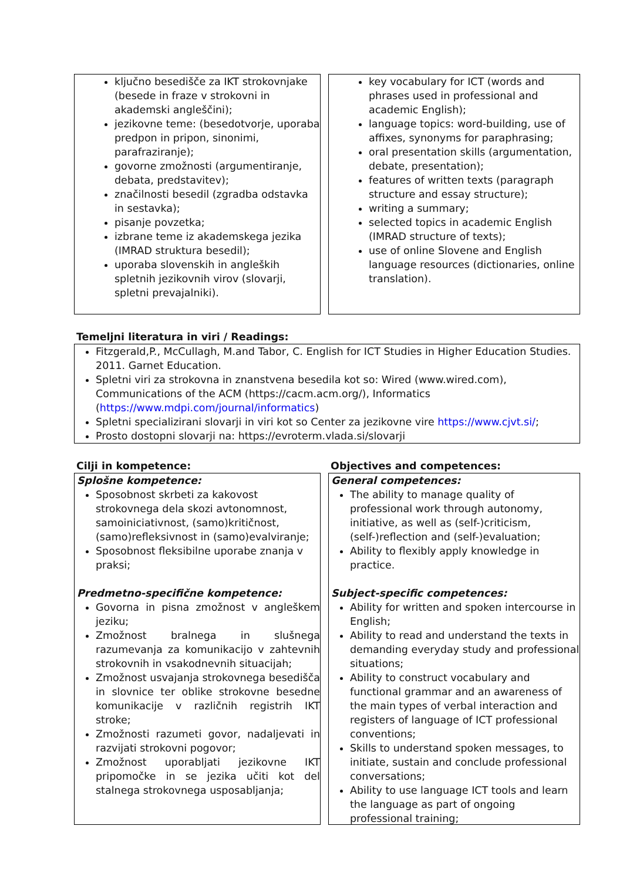ključno besedišče za IKT strokovnjake (besede in fraze v strokovni in akademski angleščini);
jezikovne teme: (besedotvorje, uporaba predpon in pripon, sinonimi, parafraziranje);
govorne zmožnosti (argumentiranje, debata, predstavitev);
značilnosti besedil (zgradba odstavka in sestavka);
pisanje povzetka;
izbrane teme iz akademskega jezika (IMRAD struktura besedil);
uporaba slovenskih in angleških spletnih jezikovnih virov (slovarji, spletni prevajalniki).
key vocabulary for ICT (words and phrases used in professional and academic English);
language topics: word-building, use of affixes, synonyms for paraphrasing;
oral presentation skills (argumentation, debate, presentation);
features of written texts (paragraph structure and essay structure);
writing a summary;
selected topics in academic English (IMRAD structure of texts);
use of online Slovene and English language resources (dictionaries, online translation).
Temeljni literatura in viri / Readings:
Fitzgerald,P., McCullagh, M.and Tabor, C. English for ICT Studies in Higher Education Studies. 2011. Garnet Education.
Spletni viri za strokovna in znanstvena besedila kot so: Wired (www.wired.com), Communications of the ACM (https://cacm.acm.org/), Informatics (https://www.mdpi.com/journal/informatics)
Spletni specializirani slovarji in viri kot so Center za jezikovne vire https://www.cjvt.si/;
Prosto dostopni slovarji na: https://evroterm.vlada.si/slovarji
Cilji in kompetence:
Splošne kompetence:
Sposobnost skrbeti za kakovost strokovnega dela skozi avtonomnost, samoiniciativnost, (samo)kritičnost, (samo)refleksivnost in (samo)evalviranje;
Sposobnost fleksibilne uporabe znanja v praksi;
Predmetno-specifične kompetence:
Govorna in pisna zmožnost v angleškem jeziku;
Zmožnost bralnega in slušnega razumevanja za komunikacijo v zahtevnih strokovnih in vsakodnevnih situacijah;
Zmožnost usvajanja strokovnega besedišča in slovnice ter oblike strokovne besedne komunikacije v različnih registrih IKT stroke;
Zmožnosti razumeti govor, nadaljevati in razvijati strokovni pogovor;
Zmožnost uporabljati jezikovne IKT pripomočke in se jezika učiti kot del stalnega strokovnega usposabljanja;
Objectives and competences:
General competences:
The ability to manage quality of professional work through autonomy, initiative, as well as (self-)criticism, (self-)reflection and (self-)evaluation;
Ability to flexibly apply knowledge in practice.
Subject-specific competences:
Ability for written and spoken intercourse in English;
Ability to read and understand the texts in demanding everyday study and professional situations;
Ability to construct vocabulary and functional grammar and an awareness of the main types of verbal interaction and registers of language of ICT professional conventions;
Skills to understand spoken messages, to initiate, sustain and conclude professional conversations;
Ability to use language ICT tools and learn the language as part of ongoing professional training;